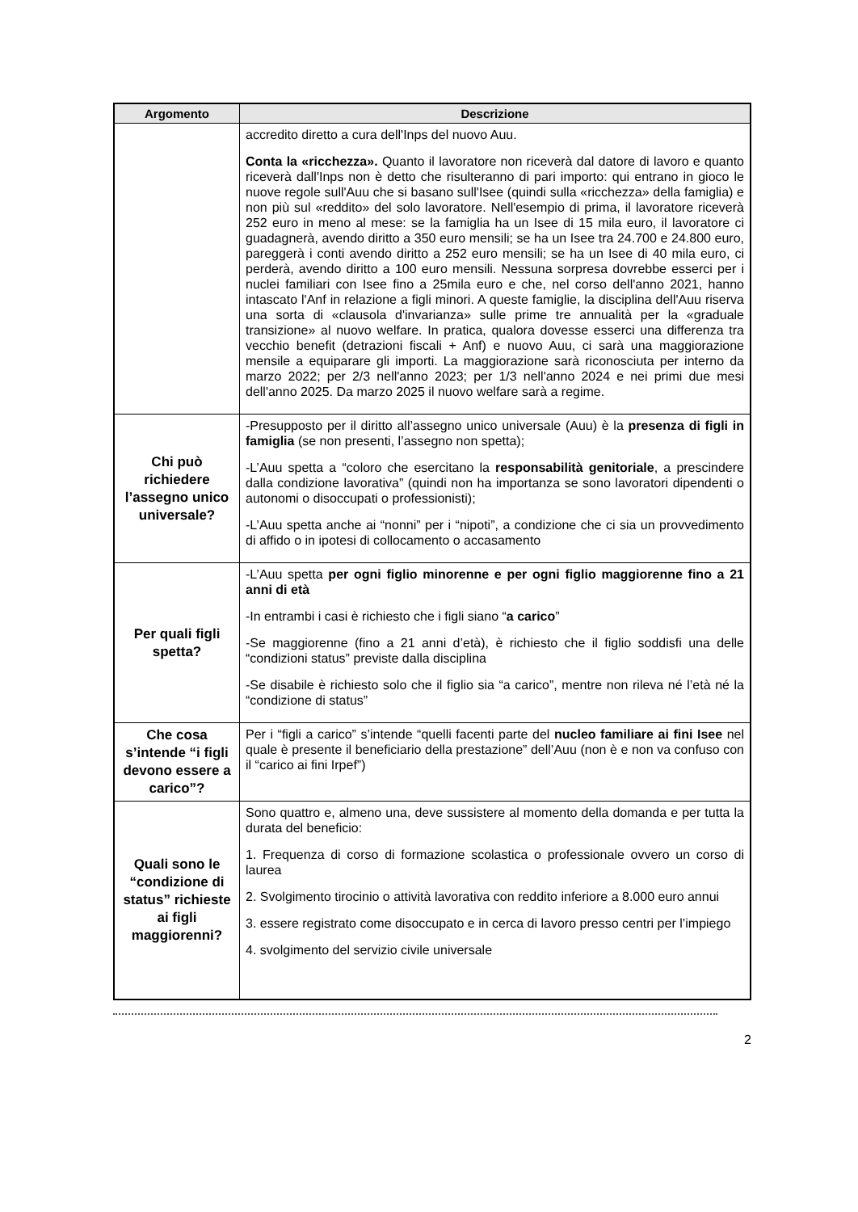| Argomento | Descrizione |
| --- | --- |
| | accredito diretto a cura dell'Inps del nuovo Auu. Conta la «ricchezza». Quanto il lavoratore non riceverà dal datore di lavoro e quanto riceverà dall'Inps non è detto che risulteranno di pari importo: qui entrano in gioco le nuove regole sull'Auu che si basano sull'Isee (quindi sulla «ricchezza» della famiglia) e non più sul «reddito» del solo lavoratore. Nell'esempio di prima, il lavoratore riceverà 252 euro in meno al mese: se la famiglia ha un Isee di 15 mila euro, il lavoratore ci guadagnerà, avendo diritto a 350 euro mensili; se ha un Isee tra 24.700 e 24.800 euro, pareggerà i conti avendo diritto a 252 euro mensili; se ha un Isee di 40 mila euro, ci perderà, avendo diritto a 100 euro mensili. Nessuna sorpresa dovrebbe esserci per i nuclei familiari con Isee fino a 25mila euro e che, nel corso dell'anno 2021, hanno intascato l'Anf in relazione a figli minori. A queste famiglie, la disciplina dell'Auu riserva una sorta di «clausola d'invarianza» sulle prime tre annualità per la «graduale transizione» al nuovo welfare. In pratica, qualora dovesse esserci una differenza tra vecchio benefit (detrazioni fiscali + Anf) e nuovo Auu, ci sarà una maggiorazione mensile a equiparare gli importi. La maggiorazione sarà riconosciuta per interno da marzo 2022; per 2/3 nell'anno 2023; per 1/3 nell'anno 2024 e nei primi due mesi dell'anno 2025. Da marzo 2025 il nuovo welfare sarà a regime. |
| Chi può richiedere l’assegno unico universale? | -Presupposto per il diritto all’assegno unico universale (Auu) è la presenza di figli in famiglia (se non presenti, l’assegno non spetta); -L’Auu spetta a “coloro che esercitano la responsabilità genitoriale , a prescindere dalla condizione lavorativa” (quindi non ha importanza se sono lavoratori dipendenti o autonomi o disoccupati o professionisti); -L’Auu spetta anche ai “nonni” per i “nipoti”, a condizione che ci sia un provvedimento di affido o in ipotesi di collocamento o accasamento |
| Per quali figli spetta? | -L’Auu spetta per ogni figlio minorenne e per ogni figlio maggiorenne fino a 21 anni di età -In entrambi i casi è richiesto che i figli siano “ a carico ” -Se maggiorenne (fino a 21 anni d’età), è richiesto che il figlio soddisfi una delle “condizioni status” previste dalla disciplina -Se disabile è richiesto solo che il figlio sia “a carico”, mentre non rileva né l’età né la “condizione di status” |
| Che cosa s’intende “i figli devono essere a carico”? | Per i “figli a carico” s’intende “quelli facenti parte del nucleo familiare ai fini Isee nel quale è presente il beneficiario della prestazione” dell’Auu (non è e non va confuso con il “carico ai fini Irpef”) |
| Quali sono le “condizione di status” richieste ai figli maggiorenni? | Sono quattro e, almeno una, deve sussistere al momento della domanda e per tutta la durata del beneficio: 1. Frequenza di corso di formazione scolastica o professionale ovvero un corso di laurea 2. Svolgimento tirocinio o attività lavorativa con reddito inferiore a 8.000 euro annui 3. essere registrato come disoccupato e in cerca di lavoro presso centri per l’impiego 4. svolgimento del servizio civile universale |
2